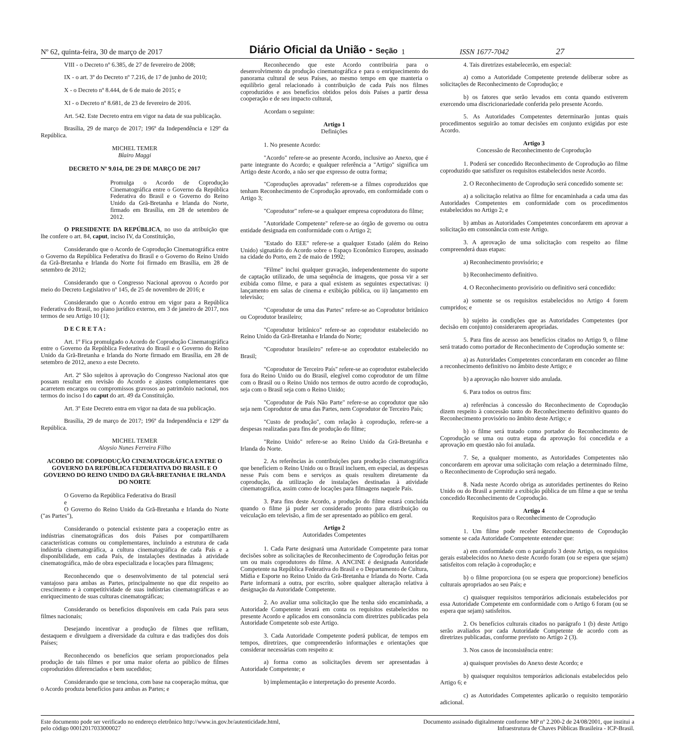Nº 62, quinta-feira, 30 de março de 2017 Diário Oficial da União - Seção 1 ISSN 1677-7042 27
VIII - o Decreto nº 6.385, de 27 de fevereiro de 2008;
IX - o art. 3º do Decreto nº 7.216, de 17 de junho de 2010;
X - o Decreto nº 8.444, de 6 de maio de 2015; e
XI - o Decreto nº 8.681, de 23 de fevereiro de 2016.
Art. 542. Este Decreto entra em vigor na data de sua publicação.
Brasília, 29 de março de 2017; 196º da Independência e 129º da República.
MICHEL TEMER
Blairo Maggi
DECRETO Nº 9.014, DE 29 DE MARÇO DE 2017
Promulga o Acordo de Coprodução Cinematográfica entre o Governo da República Federativa do Brasil e o Governo do Reino Unido da Grã-Bretanha e Irlanda do Norte, firmado em Brasília, em 28 de setembro de 2012.
O PRESIDENTE DA REPÚBLICA, no uso da atribuição que lhe confere o art. 84, caput, inciso IV, da Constituição,
Considerando que o Acordo de Coprodução Cinematográfica entre o Governo da República Federativa do Brasil e o Governo do Reino Unido da Grã-Bretanha e Irlanda do Norte foi firmado em Brasília, em 28 de setembro de 2012;
Considerando que o Congresso Nacional aprovou o Acordo por meio do Decreto Legislativo nº 145, de 25 de novembro de 2016; e
Considerando que o Acordo entrou em vigor para a República Federativa do Brasil, no plano jurídico externo, em 3 de janeiro de 2017, nos termos de seu Artigo 10 (1);
D E C R E T A :
Art. 1º Fica promulgado o Acordo de Coprodução Cinematográfica entre o Governo da República Federativa do Brasil e o Governo do Reino Unido da Grã-Bretanha e Irlanda do Norte firmado em Brasília, em 28 de setembro de 2012, anexo a este Decreto.
Art. 2º São sujeitos à aprovação do Congresso Nacional atos que possam resultar em revisão do Acordo e ajustes complementares que acarretem encargos ou compromissos gravosos ao patrimônio nacional, nos termos do inciso I do caput do art. 49 da Constituição.
Art. 3º Este Decreto entra em vigor na data de sua publicação.
Brasília, 29 de março de 2017; 196º da Independência e 129º da República.
MICHEL TEMER
Aloysio Nunes Ferreira Filho
ACORDO DE COPRODUÇÃO CINEMATOGRÁFICA ENTRE O GOVERNO DA REPÚBLICA FEDERATIVA DO BRASIL E O GOVERNO DO REINO UNIDO DA GRÃ-BRETANHA E IRLANDA DO NORTE
O Governo da República Federativa do Brasil
e
O Governo do Reino Unido da Grã-Bretanha e Irlanda do Norte ("as Partes"),
Considerando o potencial existente para a cooperação entre as indústrias cinematográficas dos dois Países por compartilharem características comuns ou complementares, incluindo a estrutura de cada indústria cinematográfica, a cultura cinematográfica de cada País e a disponibilidade, em cada País, de instalações destinadas à atividade cinematográfica, mão de obra especializada e locações para filmagens;
Reconhecendo que o desenvolvimento de tal potencial será vantajoso para ambas as Partes, principalmente no que diz respeito ao crescimento e à competitividade de suas indústrias cinematográficas e ao enriquecimento de suas culturas cinematográficas;
Considerando os benefícios disponíveis em cada País para seus filmes nacionais;
Desejando incentivar a produção de filmes que reflitam, destaquem e divulguem a diversidade da cultura e das tradições dos dois Países;
Reconhecendo os benefícios que seriam proporcionados pela produção de tais filmes e por uma maior oferta ao público de filmes coproduzidos diferenciados e bem sucedidos;
Considerando que se tenciona, com base na cooperação mútua, que o Acordo produza benefícios para ambas as Partes; e
Reconhecendo que este Acordo contribuiria para o desenvolvimento da produção cinematográfica e para o enriquecimento do panorama cultural de seus Países, ao mesmo tempo em que manteria o equilíbrio geral relacionado à contribuição de cada País nos filmes coproduzidos e aos benefícios obtidos pelos dois Países a partir dessa cooperação e de seu impacto cultural,
Acordam o seguinte:
Artigo 1
Definições
1. No presente Acordo:
"Acordo" refere-se ao presente Acordo, inclusive ao Anexo, que é parte integrante do Acordo; e qualquer referência a "Artigo" significa um Artigo deste Acordo, a não ser que expresso de outra forma;
"Coproduções aprovadas" referem-se a filmes coproduzidos que tenham Reconhecimento de Coprodução aprovado, em conformidade com o Artigo 3;
"Coprodutor" refere-se a qualquer empresa coprodutora do filme;
"Autoridade Competente" refere-se ao órgão de governo ou outra entidade designada em conformidade com o Artigo 2;
"Estado do EEE" refere-se a qualquer Estado (além do Reino Unido) signatário do Acordo sobre o Espaço Econômico Europeu, assinado na cidade do Porto, em 2 de maio de 1992;
"Filme" inclui qualquer gravação, independentemente do suporte de captação utilizado, de uma sequência de imagens, que possa vir a ser exibida como filme, e para a qual existem as seguintes expectativas: i) lançamento em salas de cinema e exibição pública, ou ii) lançamento em televisão;
"Coprodutor de uma das Partes" refere-se ao Coprodutor britânico ou Coprodutor brasileiro;
"Coprodutor britânico" refere-se ao coprodutor estabelecido no Reino Unido da Grã-Bretanha e Irlanda do Norte;
"Coprodutor brasileiro" refere-se ao coprodutor estabelecido no Brasil;
"Coprodutor de Terceiro País" refere-se ao coprodutor estabelecido fora do Reino Unido ou do Brasil, elegível como coprodutor de um filme com o Brasil ou o Reino Unido nos termos de outro acordo de coprodução, seja com o Brasil seja com o Reino Unido;
"Coprodutor de País Não Parte" refere-se ao coprodutor que não seja nem Coprodutor de uma das Partes, nem Coprodutor de Terceiro País;
"Custo de produção", com relação à coprodução, refere-se a despesas realizadas para fins de produção do filme;
"Reino Unido" refere-se ao Reino Unido da Grã-Bretanha e Irlanda do Norte.
2. As referências às contribuições para produção cinematográfica que beneficiem o Reino Unido ou o Brasil incluem, em especial, as despesas nesse País com bens e serviços as quais resultem diretamente da coprodução, da utilização de instalações destinadas à atividade cinematográfica, assim como de locações para filmagens naquele País.
3. Para fins deste Acordo, a produção do filme estará concluída quando o filme já puder ser considerado pronto para distribuição ou veiculação em televisão, a fim de ser apresentado ao público em geral.
Artigo 2
Autoridades Competentes
1. Cada Parte designará uma Autoridade Competente para tomar decisões sobre as solicitações de Reconhecimento de Coprodução feitas por um ou mais coprodutores do filme. A ANCINE é designada Autoridade Competente na República Federativa do Brasil e o Departamento de Cultura, Mídia e Esporte no Reino Unido da Grã-Bretanha e Irlanda do Norte. Cada Parte informará a outra, por escrito, sobre qualquer alteração relativa à designação da Autoridade Competente.
2. Ao avaliar uma solicitação que lhe tenha sido encaminhada, a Autoridade Competente levará em conta os requisitos estabelecidos no presente Acordo e aplicados em consonância com diretrizes publicadas pela Autoridade Competente sob este Artigo.
3. Cada Autoridade Competente poderá publicar, de tempos em tempos, diretrizes, que compreenderão informações e orientações que considerar necessárias com respeito a:
a) forma como as solicitações devem ser apresentadas à Autoridade Competente; e
b) implementação e interpretação do presente Acordo.
4. Tais diretrizes estabelecerão, em especial:
a) como a Autoridade Competente pretende deliberar sobre as solicitações de Reconhecimento de Coprodução; e
b) os fatores que serão levados em conta quando estiverem exercendo uma discricionariedade conferida pelo presente Acordo.
5. As Autoridades Competentes determinarão juntas quais procedimentos seguirão ao tomar decisões em conjunto exigidas por este Acordo.
Artigo 3
Concessão de Reconhecimento de Coprodução
1. Poderá ser concedido Reconhecimento de Coprodução ao filme coproduzido que satisfizer os requisitos estabelecidos neste Acordo.
2. O Reconhecimento de Coprodução será concedido somente se:
a) a solicitação relativa ao filme for encaminhada a cada uma das Autoridades Competentes em conformidade com os procedimentos estabelecidos no Artigo 2; e
b) ambas as Autoridades Competentes concordarem em aprovar a solicitação em consonância com este Artigo.
3. A aprovação de uma solicitação com respeito ao filme compreenderá duas etapas:
a) Reconhecimento provisório; e
b) Reconhecimento definitivo.
4. O Reconhecimento provisório ou definitivo será concedido:
a) somente se os requisitos estabelecidos no Artigo 4 forem cumpridos; e
b) sujeito às condições que as Autoridades Competentes (por decisão em conjunto) considerarem apropriadas.
5. Para fins de acesso aos benefícios citados no Artigo 9, o filme será tratado como portador de Reconhecimento de Coprodução somente se:
a) as Autoridades Competentes concordaram em conceder ao filme a reconhecimento definitivo no âmbito deste Artigo; e
b) a aprovação não houver sido anulada.
6. Para todos os outros fins:
a) referências à concessão do Reconhecimento de Coprodução dizem respeito à concessão tanto do Reconhecimento definitivo quanto do Reconhecimento provisório no âmbito deste Artigo; e
b) o filme será tratado como portador do Reconhecimento de Coprodução se uma ou outra etapa da aprovação foi concedida e a aprovação em questão não foi anulada.
7. Se, a qualquer momento, as Autoridades Competentes não concordarem em aprovar uma solicitação com relação a determinado filme, o Reconhecimento de Coprodução será negado.
8. Nada neste Acordo obriga as autoridades pertinentes do Reino Unido ou do Brasil a permitir a exibição pública de um filme a que se tenha concedido Reconhecimento de Coprodução.
Artigo 4
Requisitos para o Reconhecimento de Coprodução
1. Um filme pode receber Reconhecimento de Coprodução somente se cada Autoridade Competente entender que:
a) em conformidade com o parágrafo 3 deste Artigo, os requisitos gerais estabelecidos no Anexo deste Acordo foram (ou se espera que sejam) satisfeitos com relação à coprodução; e
b) o filme proporciona (ou se espera que proporcione) benefícios culturais apropriados ao seu País; e
c) quaisquer requisitos temporários adicionais estabelecidos por essa Autoridade Competente em conformidade com o Artigo 6 foram (ou se espera que sejam) satisfeitos.
2. Os benefícios culturais citados no parágrafo 1 (b) deste Artigo serão avaliados por cada Autoridade Competente de acordo com as diretrizes publicadas, conforme previsto no Artigo 2 (3).
3. Nos casos de inconsistência entre:
a) quaisquer provisões do Anexo deste Acordo; e
b) quaisquer requisitos temporários adicionais estabelecidos pelo Artigo 6; e
c) as Autoridades Competentes aplicarão o requisito temporário adicional.
Este documento pode ser verificado no endereço eletrônico http://www.in.gov.br/autenticidade.html,
pelo código 00012017033000027
Documento assinado digitalmente conforme MP nº 2.200-2 de 24/08/2001, que institui a
Infraestrutura de Chaves Públicas Brasileira - ICP-Brasil.